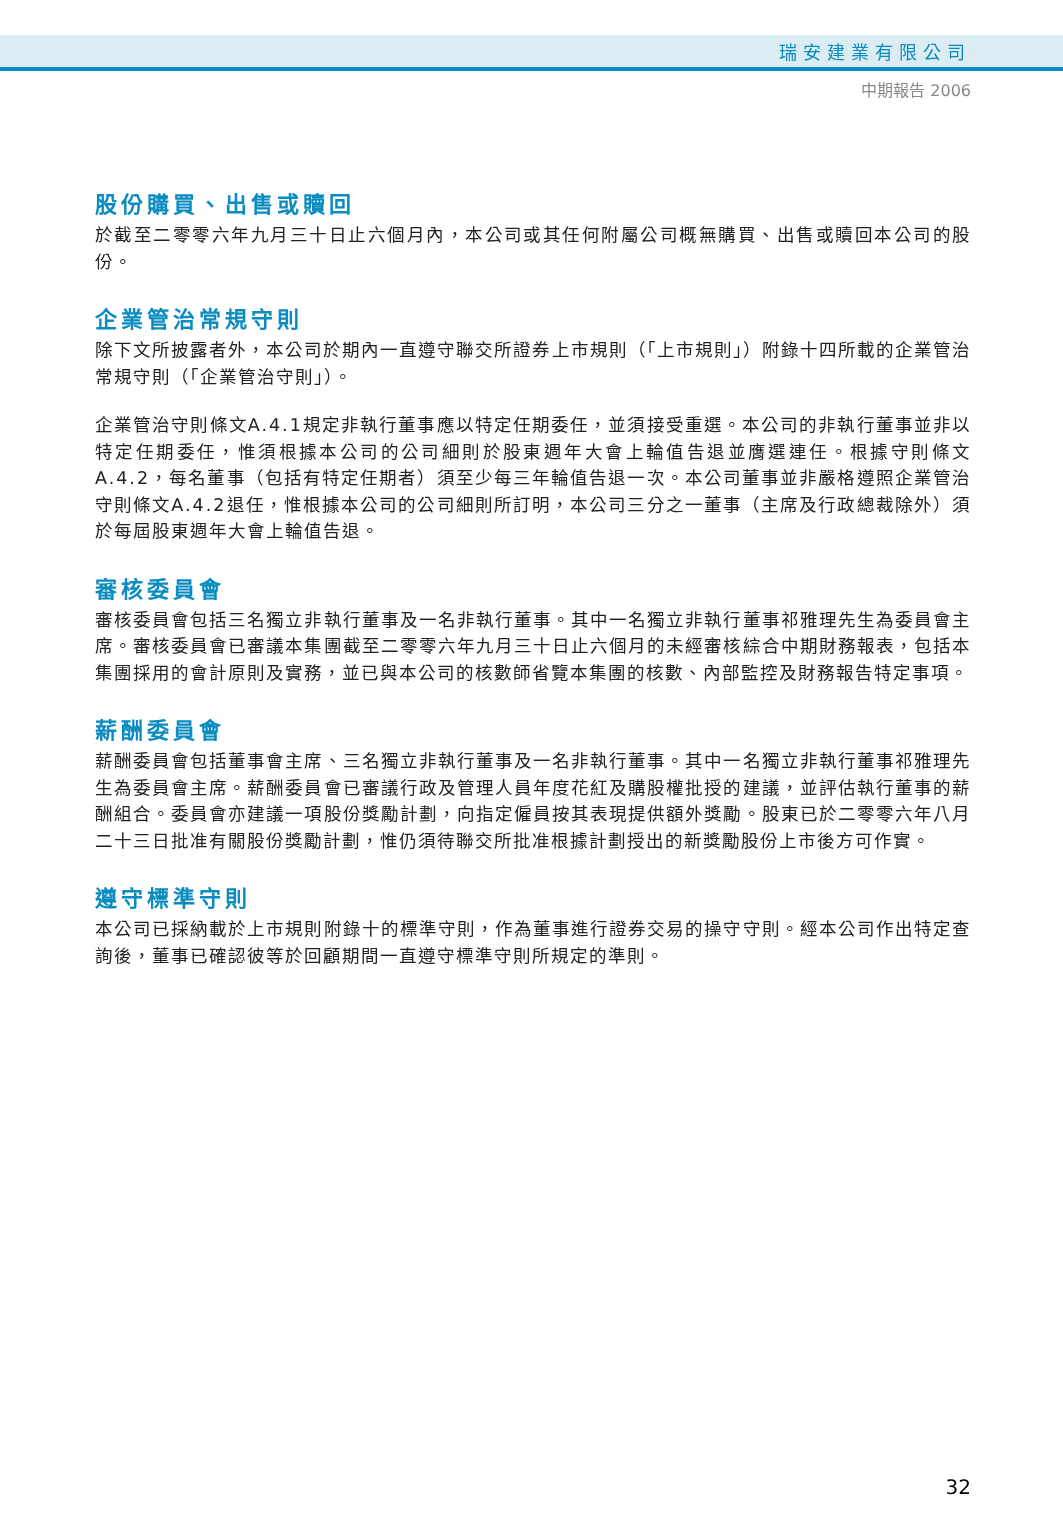瑞安建業有限公司
中期報告 2006
股份購買、出售或贖回
於截至二零零六年九月三十日止六個月內，本公司或其任何附屬公司概無購買、出售或贖回本公司的股份。
企業管治常規守則
除下文所披露者外，本公司於期內一直遵守聯交所證券上市規則（「上市規則」）附錄十四所載的企業管治常規守則（「企業管治守則」）。
企業管治守則條文A.4.1規定非執行董事應以特定任期委任，並須接受重選。本公司的非執行董事並非以特定任期委任，惟須根據本公司的公司細則於股東週年大會上輪值告退並膺選連任。根據守則條文A.4.2，每名董事（包括有特定任期者）須至少每三年輪值告退一次。本公司董事並非嚴格遵照企業管治守則條文A.4.2退任，惟根據本公司的公司細則所訂明，本公司三分之一董事（主席及行政總裁除外）須於每屆股東週年大會上輪值告退。
審核委員會
審核委員會包括三名獨立非執行董事及一名非執行董事。其中一名獨立非執行董事祁雅理先生為委員會主席。審核委員會已審議本集團截至二零零六年九月三十日止六個月的未經審核綜合中期財務報表，包括本集團採用的會計原則及實務，並已與本公司的核數師省覽本集團的核數、內部監控及財務報告特定事項。
薪酬委員會
薪酬委員會包括董事會主席、三名獨立非執行董事及一名非執行董事。其中一名獨立非執行董事祁雅理先生為委員會主席。薪酬委員會已審議行政及管理人員年度花紅及購股權批授的建議，並評估執行董事的薪酬組合。委員會亦建議一項股份獎勵計劃，向指定僱員按其表現提供額外獎勵。股東已於二零零六年八月二十三日批准有關股份獎勵計劃，惟仍須待聯交所批准根據計劃授出的新獎勵股份上市後方可作實。
遵守標準守則
本公司已採納載於上市規則附錄十的標準守則，作為董事進行證券交易的操守守則。經本公司作出特定查詢後，董事已確認彼等於回顧期間一直遵守標準守則所規定的準則。
32